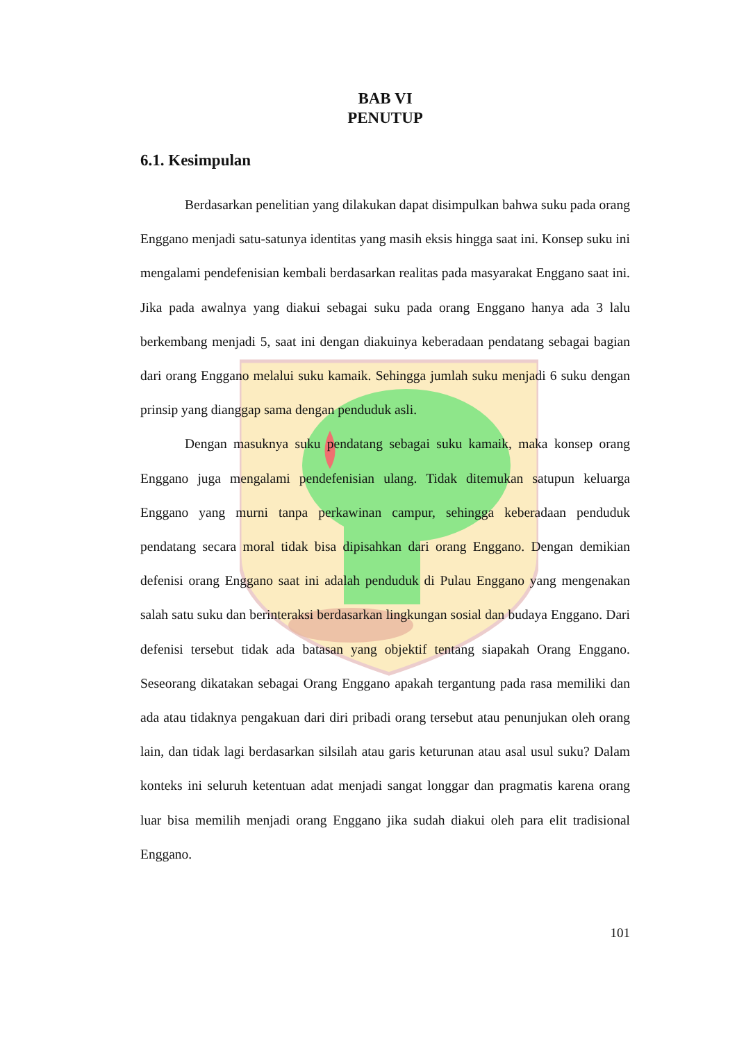BAB VI
PENUTUP
6.1. Kesimpulan
Berdasarkan penelitian yang dilakukan dapat disimpulkan bahwa suku pada orang Enggano menjadi satu-satunya identitas yang masih eksis hingga saat ini. Konsep suku ini mengalami pendefenisian kembali berdasarkan realitas pada masyarakat Enggano saat ini. Jika pada awalnya yang diakui sebagai suku pada orang Enggano hanya ada 3 lalu berkembang menjadi 5, saat ini dengan diakuinya keberadaan pendatang sebagai bagian dari orang Enggano melalui suku kamaik. Sehingga jumlah suku menjadi 6 suku dengan prinsip yang dianggap sama dengan penduduk asli.
Dengan masuknya suku pendatang sebagai suku kamaik, maka konsep orang Enggano juga mengalami pendefenisian ulang. Tidak ditemukan satupun keluarga Enggano yang murni tanpa perkawinan campur, sehingga keberadaan penduduk pendatang secara moral tidak bisa dipisahkan dari orang Enggano. Dengan demikian defenisi orang Enggano saat ini adalah penduduk di Pulau Enggano yang mengenakan salah satu suku dan berinteraksi berdasarkan lingkungan sosial dan budaya Enggano. Dari defenisi tersebut tidak ada batasan yang objektif tentang siapakah Orang Enggano. Seseorang dikatakan sebagai Orang Enggano apakah tergantung pada rasa memiliki dan ada atau tidaknya pengakuan dari diri pribadi orang tersebut atau penunjukan oleh orang lain, dan tidak lagi berdasarkan silsilah atau garis keturunan atau asal usul suku? Dalam konteks ini seluruh ketentuan adat menjadi sangat longgar dan pragmatis karena orang luar bisa memilih menjadi orang Enggano jika sudah diakui oleh para elit tradisional Enggano.
101